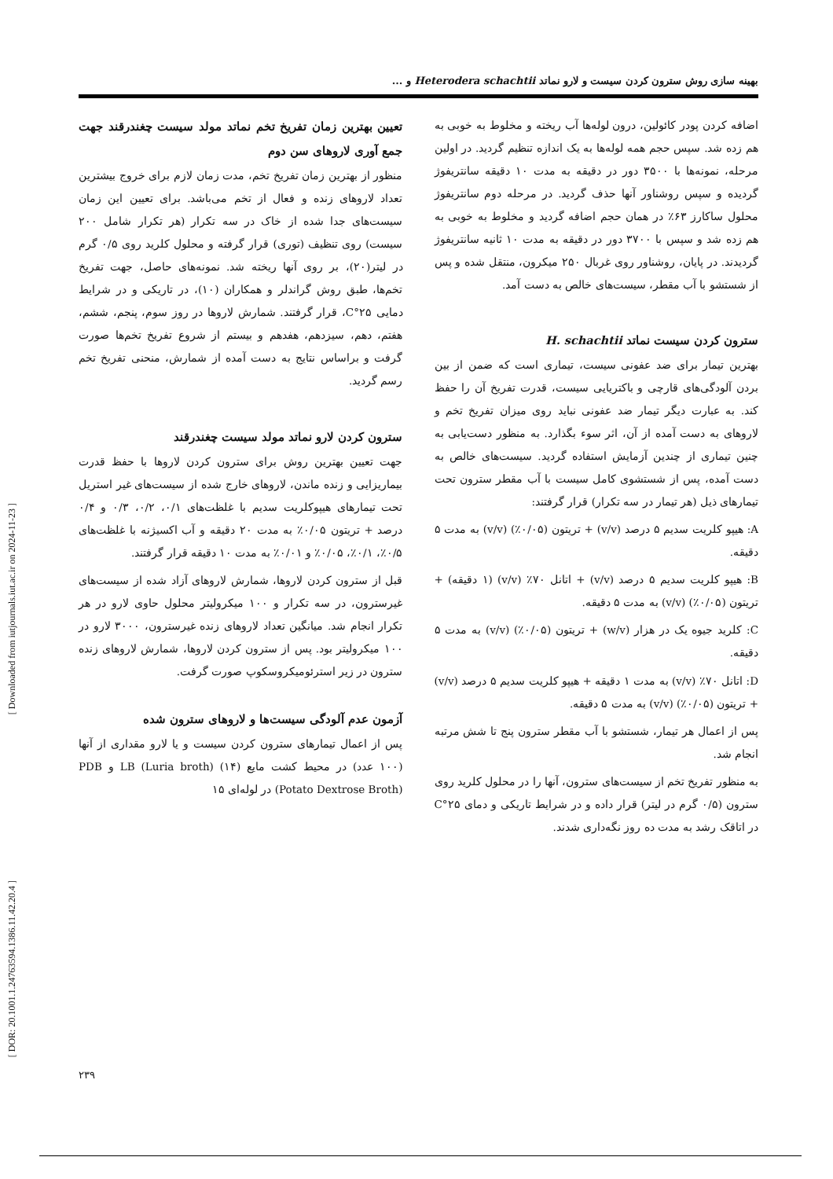[ Downloaded from iutjournals.iut.ac.ir on 2024-11-23 ]
[ DOR: 20.1001.1.24763594.1386.11.42.20.4 ]
بهینه سازی روش سترون کردن سیست و لارو نماتد Heterodera schachtii و ...
اضافه کردن پودر کائولین، درون لوله‌ها آب ریخته و مخلوط به خوبی به هم زده شد. سپس حجم همه لوله‌ها به یک اندازه تنظیم گردید. در اولین مرحله، نمونه‌ها با ۳۵۰۰ دور در دقیقه به مدت ۱۰ دقیقه سانتریفوژ گردیده و سپس روشناور آنها حذف گردید. در مرحله دوم سانتریفوژ محلول ساکارز ۶۳٪ در همان حجم اضافه گردید و مخلوط به خوبی به هم زده شد و سپس با ۳۷۰۰ دور در دقیقه به مدت ۱۰ ثانیه سانتریفوژ گردیدند. در پایان، روشناور روی غربال ۲۵۰ میکرون، منتقل شده و پس از شستشو با آب مقطر، سیست‌های خالص به دست آمد.
سترون کردن سیست نماتد H. schachtii
بهترین تیمار برای ضد عفونی سیست، تیماری است که ضمن از بین بردن آلودگی‌های قارچی و باکتریایی سیست، قدرت تفریخ آن را حفظ کند. به عبارت دیگر تیمار ضد عفونی نباید روی میزان تفریخ تخم و لاروهای به دست آمده از آن، اثر سوء بگذارد. به منظور دست‌یابی به چنین تیماری از چندین آزمایش استفاده گردید. سیست‌های خالص به دست آمده، پس از شستشوی کامل سیست با آب مقطر سترون تحت تیمارهای ذیل (هر تیمار در سه تکرار) قرار گرفتند:
A: هیپو کلریت سدیم ۵ درصد (v/v) + تریتون (۰/۰۵٪) (v/v) به مدت ۵ دقیقه.
B: هیپو کلریت سدیم ۵ درصد (v/v) + اتانل ۷۰٪ (v/v) (۱ دقیقه) + تریتون (۰/۰۵٪) (v/v) به مدت ۵ دقیقه.
C: کلرید جیوه یک در هزار (w/v) + تریتون (۰/۰۵٪) (v/v) به مدت ۵ دقیقه.
D: اتانل ۷۰٪ (v/v) به مدت ۱ دقیقه + هیپو کلریت سدیم ۵ درصد (v/v) + تریتون (۰/۰۵٪) (v/v) به مدت ۵ دقیقه.
پس از اعمال هر تیمار، شستشو با آب مقطر سترون پنج تا شش مرتبه انجام شد.
به منظور تفریخ تخم از سیست‌های سترون، آنها را در محلول کلرید روی سترون (۰/۵ گرم در لیتر) قرار داده و در شرایط تاریکی و دمای ۲۵°C در اتاقک رشد به مدت ده روز نگه‌داری شدند.
تعیین بهترین زمان تفریخ تخم نماتد مولد سیست چغندرقند جهت جمع آوری لاروهای سن دوم
منظور از بهترین زمان تفریخ تخم، مدت زمان لازم برای خروج بیشترین تعداد لاروهای زنده و فعال از تخم می‌باشد. برای تعیین این زمان سیست‌های جدا شده از خاک در سه تکرار (هر تکرار شامل ۲۰۰ سیست) روی تنظیف (توری) قرار گرفته و محلول کلرید روی ۰/۵ گرم در لیتر(۲۰)، بر روی آنها ریخته شد. نمونه‌های حاصل، جهت تفریخ تخم‌ها، طبق روش گراندلر و همکاران (۱۰)، در تاریکی و در شرایط دمایی ۲۵°C، قرار گرفتند. شمارش لاروها در روز سوم، پنجم، ششم، هفتم، دهم، سیزدهم، هفدهم و بیستم از شروع تفریخ تخم‌ها صورت گرفت و براساس نتایج به دست آمده از شمارش، منحنی تفریخ تخم رسم گردید.
سترون کردن لارو نماتد مولد سیست چغندرقند
جهت تعیین بهترین روش برای سترون کردن لاروها با حفظ قدرت بیماریزایی و زنده ماندن، لاروهای خارج شده از سیست‌های غیر استریل تحت تیمارهای هیپوکلریت سدیم با غلظت‌های ۰/۱، ۰/۲، ۰/۳ و ۰/۴ درصد + تریتون ۰/۰۵٪ به مدت ۲۰ دقیقه و آب اکسیژنه با غلظت‌های ۰/۵٪، ۰/۱٪، ۰/۰۵٪ و ۰/۰۱٪ به مدت ۱۰ دقیقه قرار گرفتند.
قبل از سترون کردن لاروها، شمارش لاروهای آزاد شده از سیست‌های غیرسترون، در سه تکرار و ۱۰۰ میکرولیتر محلول حاوی لارو در هر تکرار انجام شد. میانگین تعداد لاروهای زنده غیرسترون، ۳۰۰۰ لارو در ۱۰۰ میکرولیتر بود. پس از سترون کردن لاروها، شمارش لاروهای زنده سترون در زیر استرئومیکروسکوپ صورت گرفت.
آزمون عدم آلودگی سیست‌ها و لاروهای سترون شده
پس از اعمال تیمارهای سترون کردن سیست و یا لارو مقداری از آنها (۱۰۰ عدد) در محیط کشت مایع LB (Luria broth) (۱۴) و PDB (Potato Dextrose Broth) در لوله‌ای ۱۵
۲۳۹